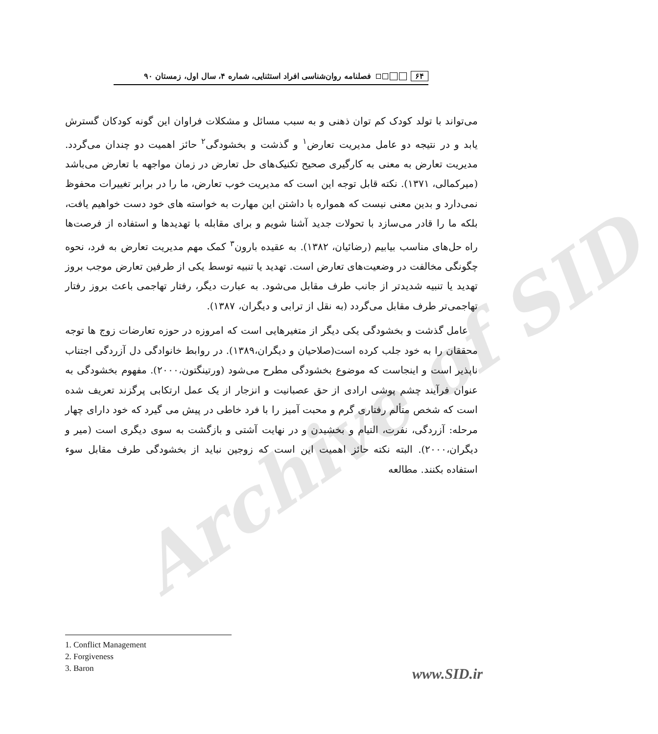Archive of SID
۶۴ فصلنامه روان‌شناسی افراد استثنایی، شماره ۴، سال اول، زمستان ۹۰
می‌تواند با تولد کودک کم توان ذهنی و به سبب مسائل و مشکلات فراوان این گونه کودکان گسترش یابد و در نتیجه دو عامل مدیریت تعارض<sup>۱</sup> و گذشت و بخشودگی<sup>۲</sup> حائز اهمیت دو چندان می‌گردد. مدیریت تعارض به معنی به کارگیری صحیح تکنیک‌های حل تعارض در زمان مواجهه با تعارض می‌باشد (میرکمالی، ۱۳۷۱). نکته قابل توجه این است که مدیریت خوب تعارض، ما را در برابر تغییرات محفوظ نمی‌دارد و بدین معنی نیست که همواره با داشتن این مهارت به خواسته های خود دست خواهیم یافت، بلکه ما را قادر می‌سازد با تحولات جدید آشنا شویم و برای مقابله با تهدیدها و استفاده از فرصت‌ها راه حل‌های مناسب بیابیم (رضائیان، ۱۳۸۲). به عقیده بارون<sup>۳</sup> کمک مهم مدیریت تعارض به فرد، نحوه چگونگی مخالفت در وضعیت‌های تعارض است. تهدید یا تنبیه توسط یکی از طرفین تعارض موجب بروز تهدید یا تنبیه شدیدتر از جانب طرف مقابل می‌شود. به عبارت دیگر، رفتار تهاجمی باعث بروز رفتار تهاجمی‌تر طرف مقابل می‌گردد (به نقل از ترابی و دیگران، ۱۳۸۷).
 عامل گذشت و بخشودگی یکی دیگر از متغیرهایی است که امروزه در حوزه تعارضات زوج ها توجه محققان را به خود جلب کرده است(صلاحیان و دیگران،۱۳۸۹). در روابط خانوادگی دل آزردگی اجتناب ناپذیر است و اینجاست که موضوع بخشودگی مطرح می‌شود (ورتینگتون،۲۰۰۰). مفهوم بخشودگی به عنوان فرآیند چشم پوشی ارادی از حق عصبانیت و انزجار از یک عمل ارتکابی پرگزند تعریف شده است که شخص متألم رفتاری گرم و محبت آمیز را با فرد خاطی در پیش می گیرد که خود دارای چهار مرحله: آزردگی، نفرت، التیام و بخشیدن و در نهایت آشتی و بازگشت به سوی دیگری است (میر و دیگران،۲۰۰۰). البته نکته حائز اهمیت این است که زوجین نباید از بخشودگی طرف مقابل سوء استفاده بکنند. مطالعه
1. Conflict Management
2. Forgiveness
3. Baron
www.SID.ir